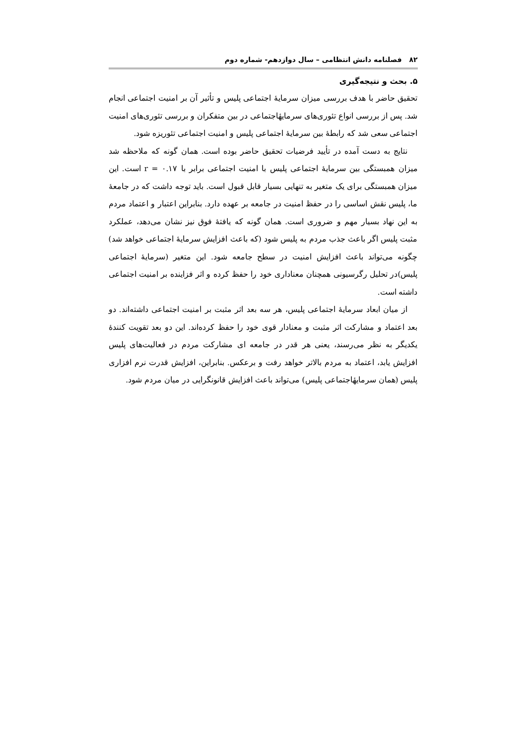۸۲ فصلنامه دانش انتظامی – سال دوازدهم- شماره دوم
۵. بحث و نتیجه‌گیری
تحقیق حاضر با هدف بررسی میزان سرمایهٔ اجتماعی پلیس و تأثیر آن بر امنیت اجتماعی انجام شد. پس از بررسی انواع تئوری‌های سرمایهٔاجتماعی در بین متفکران و بررسی تئوری‌های امنیت اجتماعی سعی شد که رابطهٔ بین سرمایهٔ اجتماعی پلیس و امنیت اجتماعی تئوریزه شود.
نتایج به دست آمده در تأیید فرضیات تحقیق حاضر بوده است. همان گونه که ملاحظه شد میزان همبستگی بین سرمایهٔ اجتماعی پلیس با امنیت اجتماعی برابر با r = ۰.۱۷ است. این میزان همبستگی برای یک متغیر به تنهایی بسیار قابل قبول است. باید توجه داشت که در جامعهٔ ما، پلیس نقش اساسی را در حفظ امنیت در جامعه بر عهده دارد. بنابراین اعتبار و اعتماد مردم به این نهاد بسیار مهم و ضروری است. همان گونه که یافتهٔ فوق نیز نشان می‌دهد، عملکرد مثبت پلیس اگر باعث جذب مردم به پلیس شود (که باعث افزایش سرمایهٔ اجتماعی خواهد شد) چگونه می‌تواند باعث افزایش امنیت در سطح جامعه شود. این متغیر (سرمایهٔ اجتماعی پلیس)در تحلیل رگرسیونی همچنان معناداری خود را حفظ کرده و اثر فزاینده بر امنیت اجتماعی داشته است.
از میان ابعاد سرمایهٔ اجتماعی پلیس، هر سه بعد اثر مثبت بر امنیت اجتماعی داشته‌اند. دو بعد اعتماد و مشارکت اثر مثبت و معنادار قوی خود را حفظ کرده‌اند. این دو بعد تقویت کنندهٔ یکدیگر به نظر می‌رسند، یعنی هر قدر در جامعه ای مشارکت مردم در فعالیت‌های پلیس افزایش یابد، اعتماد به مردم بالاتر خواهد رفت و برعکس. بنابراین، افزایش قدرت نرم افزاری پلیس (همان سرمایهٔاجتماعی پلیس) می‌تواند باعث افزایش قانونگرایی در میان مردم شود.